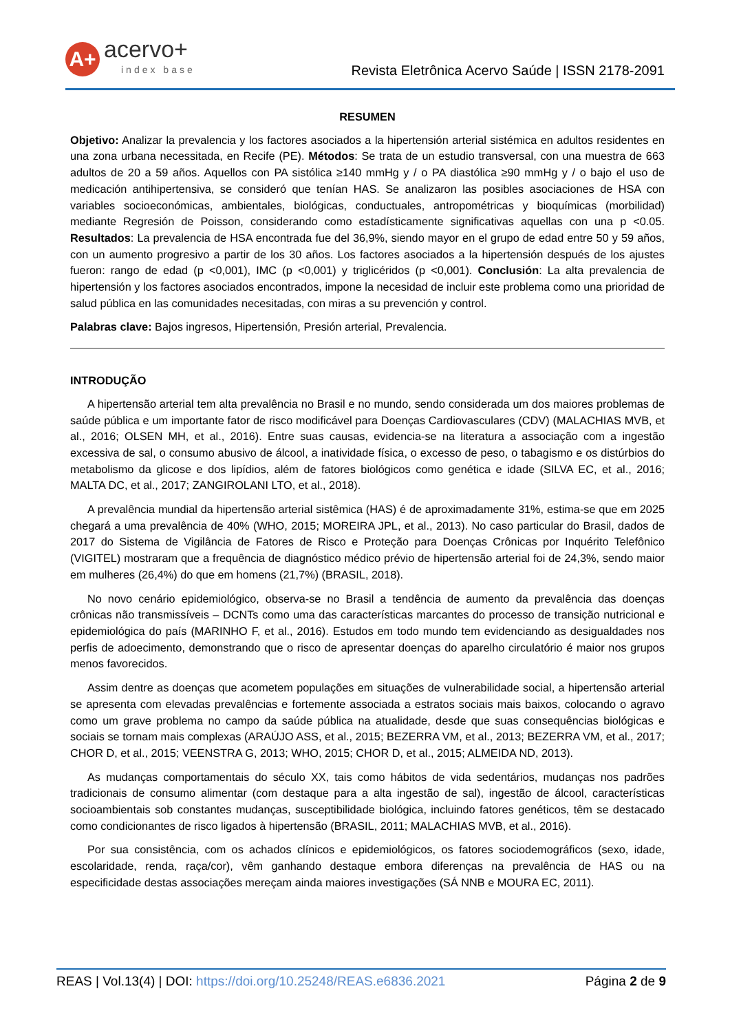A+
acervo+
index base
Revista Eletrônica Acervo Saúde | ISSN 2178-2091
RESUMEN
Objetivo: Analizar la prevalencia y los factores asociados a la hipertensión arterial sistémica en adultos residentes en una zona urbana necessitada, en Recife (PE). Métodos: Se trata de un estudio transversal, con una muestra de 663 adultos de 20 a 59 años. Aquellos con PA sistólica ≥140 mmHg y / o PA diastólica ≥90 mmHg y / o bajo el uso de medicación antihipertensiva, se consideró que tenían HAS. Se analizaron las posibles asociaciones de HSA con variables socioeconómicas, ambientales, biológicas, conductuales, antropométricas y bioquímicas (morbilidad) mediante Regresión de Poisson, considerando como estadísticamente significativas aquellas con una p <0.05. Resultados: La prevalencia de HSA encontrada fue del 36,9%, siendo mayor en el grupo de edad entre 50 y 59 años, con un aumento progresivo a partir de los 30 años. Los factores asociados a la hipertensión después de los ajustes fueron: rango de edad (p <0,001), IMC (p <0,001) y triglicéridos (p <0,001). Conclusión: La alta prevalencia de hipertensión y los factores asociados encontrados, impone la necesidad de incluir este problema como una prioridad de salud pública en las comunidades necesitadas, con miras a su prevención y control.
Palabras clave: Bajos ingresos, Hipertensión, Presión arterial, Prevalencia.
INTRODUÇÃO
A hipertensão arterial tem alta prevalência no Brasil e no mundo, sendo considerada um dos maiores problemas de saúde pública e um importante fator de risco modificável para Doenças Cardiovasculares (CDV) (MALACHIAS MVB, et al., 2016; OLSEN MH, et al., 2016). Entre suas causas, evidencia-se na literatura a associação com a ingestão excessiva de sal, o consumo abusivo de álcool, a inatividade física, o excesso de peso, o tabagismo e os distúrbios do metabolismo da glicose e dos lipídios, além de fatores biológicos como genética e idade (SILVA EC, et al., 2016; MALTA DC, et al., 2017; ZANGIROLANI LTO, et al., 2018).
A prevalência mundial da hipertensão arterial sistêmica (HAS) é de aproximadamente 31%, estima-se que em 2025 chegará a uma prevalência de 40% (WHO, 2015; MOREIRA JPL, et al., 2013). No caso particular do Brasil, dados de 2017 do Sistema de Vigilância de Fatores de Risco e Proteção para Doenças Crônicas por Inquérito Telefônico (VIGITEL) mostraram que a frequência de diagnóstico médico prévio de hipertensão arterial foi de 24,3%, sendo maior em mulheres (26,4%) do que em homens (21,7%) (BRASIL, 2018).
No novo cenário epidemiológico, observa-se no Brasil a tendência de aumento da prevalência das doenças crônicas não transmissíveis – DCNTs como uma das características marcantes do processo de transição nutricional e epidemiológica do país (MARINHO F, et al., 2016). Estudos em todo mundo tem evidenciando as desigualdades nos perfis de adoecimento, demonstrando que o risco de apresentar doenças do aparelho circulatório é maior nos grupos menos favorecidos.
Assim dentre as doenças que acometem populações em situações de vulnerabilidade social, a hipertensão arterial se apresenta com elevadas prevalências e fortemente associada a estratos sociais mais baixos, colocando o agravo como um grave problema no campo da saúde pública na atualidade, desde que suas consequências biológicas e sociais se tornam mais complexas (ARAÚJO ASS, et al., 2015; BEZERRA VM, et al., 2013; BEZERRA VM, et al., 2017; CHOR D, et al., 2015; VEENSTRA G, 2013; WHO, 2015; CHOR D, et al., 2015; ALMEIDA ND, 2013).
As mudanças comportamentais do século XX, tais como hábitos de vida sedentários, mudanças nos padrões tradicionais de consumo alimentar (com destaque para a alta ingestão de sal), ingestão de álcool, características socioambientais sob constantes mudanças, susceptibilidade biológica, incluindo fatores genéticos, têm se destacado como condicionantes de risco ligados à hipertensão (BRASIL, 2011; MALACHIAS MVB, et al., 2016).
Por sua consistência, com os achados clínicos e epidemiológicos, os fatores sociodemográficos (sexo, idade, escolaridade, renda, raça/cor), vêm ganhando destaque embora diferenças na prevalência de HAS ou na especificidade destas associações mereçam ainda maiores investigações (SÁ NNB e MOURA EC, 2011).
REAS | Vol.13(4) | DOI: https://doi.org/10.25248/REAS.e6836.2021 Página 2 de 9